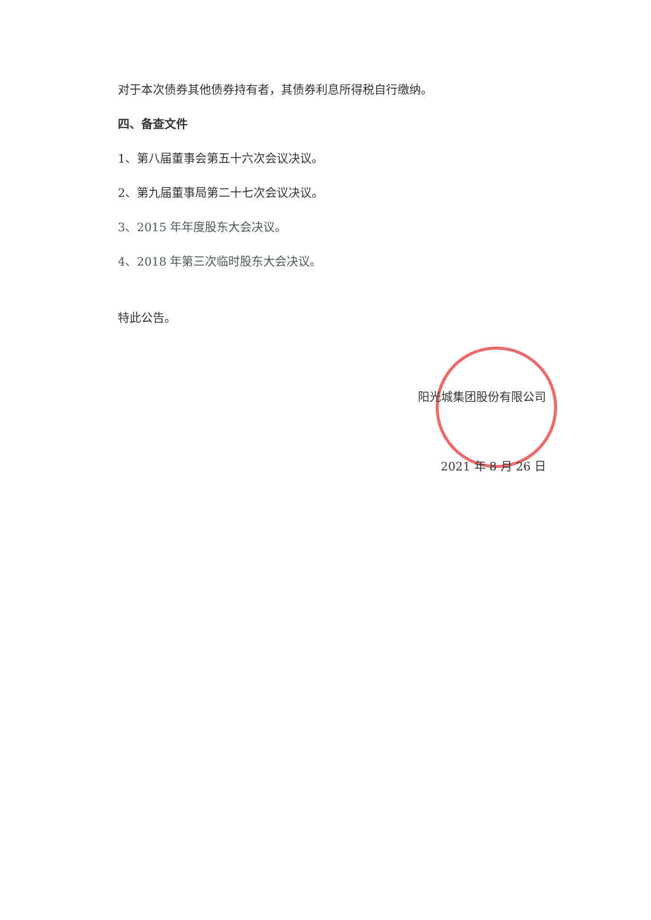对于本次债券其他债券持有者，其债券利息所得税自行缴纳。
四、备查文件
1、第八届董事会第五十六次会议决议。
2、第九届董事局第二十七次会议决议。
3、2015 年年度股东大会决议。
4、2018 年第三次临时股东大会决议。
特此公告。
阳光城集团股份有限公司
2021 年 8 月 26 日